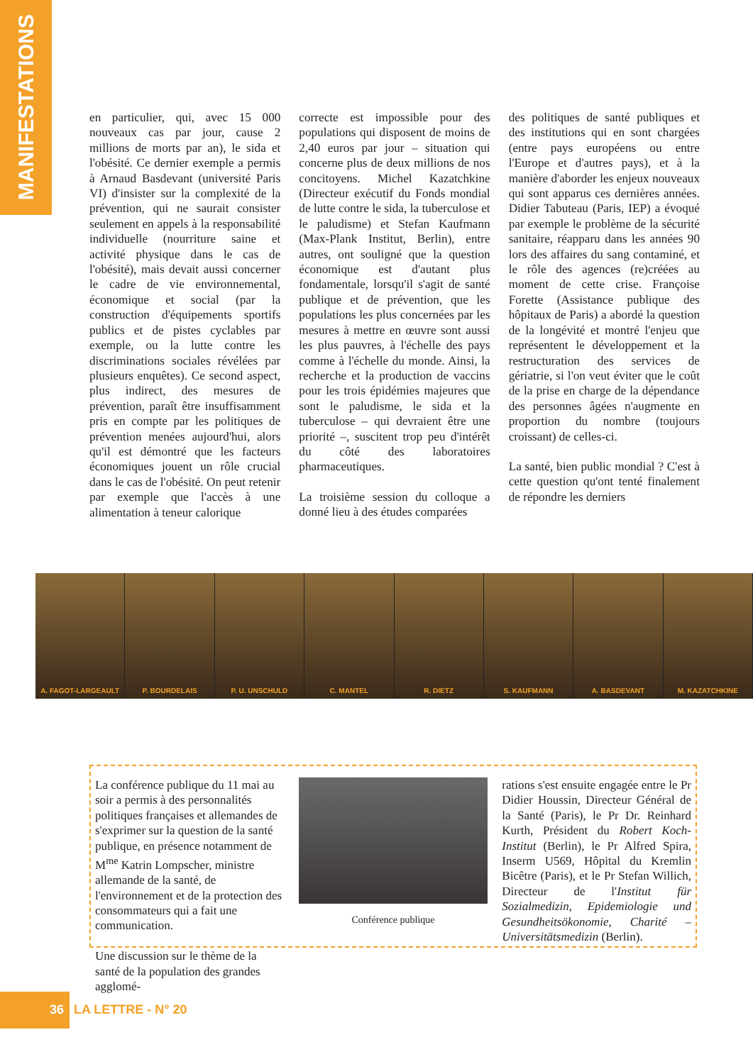MANIFESTATIONS
en particulier, qui, avec 15 000 nouveaux cas par jour, cause 2 millions de morts par an), le sida et l'obésité. Ce dernier exemple a permis à Arnaud Basdevant (université Paris VI) d'insister sur la complexité de la prévention, qui ne saurait consister seulement en appels à la responsabilité individuelle (nourriture saine et activité physique dans le cas de l'obésité), mais devait aussi concerner le cadre de vie environnemental, économique et social (par la construction d'équipements sportifs publics et de pistes cyclables par exemple, ou la lutte contre les discriminations sociales révélées par plusieurs enquêtes). Ce second aspect, plus indirect, des mesures de prévention, paraît être insuffisamment pris en compte par les politiques de prévention menées aujourd'hui, alors qu'il est démontré que les facteurs économiques jouent un rôle crucial dans le cas de l'obésité. On peut retenir par exemple que l'accès à une alimentation à teneur calorique
correcte est impossible pour des populations qui disposent de moins de 2,40 euros par jour – situation qui concerne plus de deux millions de nos concitoyens. Michel Kazatchkine (Directeur exécutif du Fonds mondial de lutte contre le sida, la tuberculose et le paludisme) et Stefan Kaufmann (Max-Plank Institut, Berlin), entre autres, ont souligné que la question économique est d'autant plus fondamentale, lorsqu'il s'agit de santé publique et de prévention, que les populations les plus concernées par les mesures à mettre en œuvre sont aussi les plus pauvres, à l'échelle des pays comme à l'échelle du monde. Ainsi, la recherche et la production de vaccins pour les trois épidémies majeures que sont le paludisme, le sida et la tuberculose – qui devraient être une priorité –, suscitent trop peu d'intérêt du côté des laboratoires pharmaceutiques.
La troisième session du colloque a donné lieu à des études comparées
des politiques de santé publiques et des institutions qui en sont chargées (entre pays européens ou entre l'Europe et d'autres pays), et à la manière d'aborder les enjeux nouveaux qui sont apparus ces dernières années. Didier Tabuteau (Paris, IEP) a évoqué par exemple le problème de la sécurité sanitaire, réapparu dans les années 90 lors des affaires du sang contaminé, et le rôle des agences (re)créées au moment de cette crise. Françoise Forette (Assistance publique des hôpitaux de Paris) a abordé la question de la longévité et montré l'enjeu que représentent le développement et la restructuration des services de gériatrie, si l'on veut éviter que le coût de la prise en charge de la dépendance des personnes âgées n'augmente en proportion du nombre (toujours croissant) de celles-ci.
La santé, bien public mondial ? C'est à cette question qu'ont tenté finalement de répondre les derniers
A. FAGOT-LARGEAULT P. BOURDELAIS P. U. UNSCHULD C. MANTEL R. DIETZ S. KAUFMANN A. BASDEVANT M. KAZATCHKINE
La conférence publique du 11 mai au soir a permis à des personnalités politiques françaises et allemandes de s'exprimer sur la question de la santé publique, en présence notamment de M<sup>me</sup> Katrin Lompscher, ministre allemande de la santé, de l'environnement et de la protection des consommateurs qui a fait une communication.
Une discussion sur le thème de la santé de la population des grandes agglomé-
Conférence publique
rations s'est ensuite engagée entre le Pr Didier Houssin, Directeur Général de la Santé (Paris), le Pr Dr. Reinhard Kurth, Président du Robert Koch-Institut (Berlin), le Pr Alfred Spira, Inserm U569, Hôpital du Kremlin Bicêtre (Paris), et le Pr Stefan Willich, Directeur de l'Institut für Sozialmedizin, Epidemiologie und Gesundheitsökonomie, Charité – Universitätsmedizin (Berlin).
36 LA LETTRE - N° 20